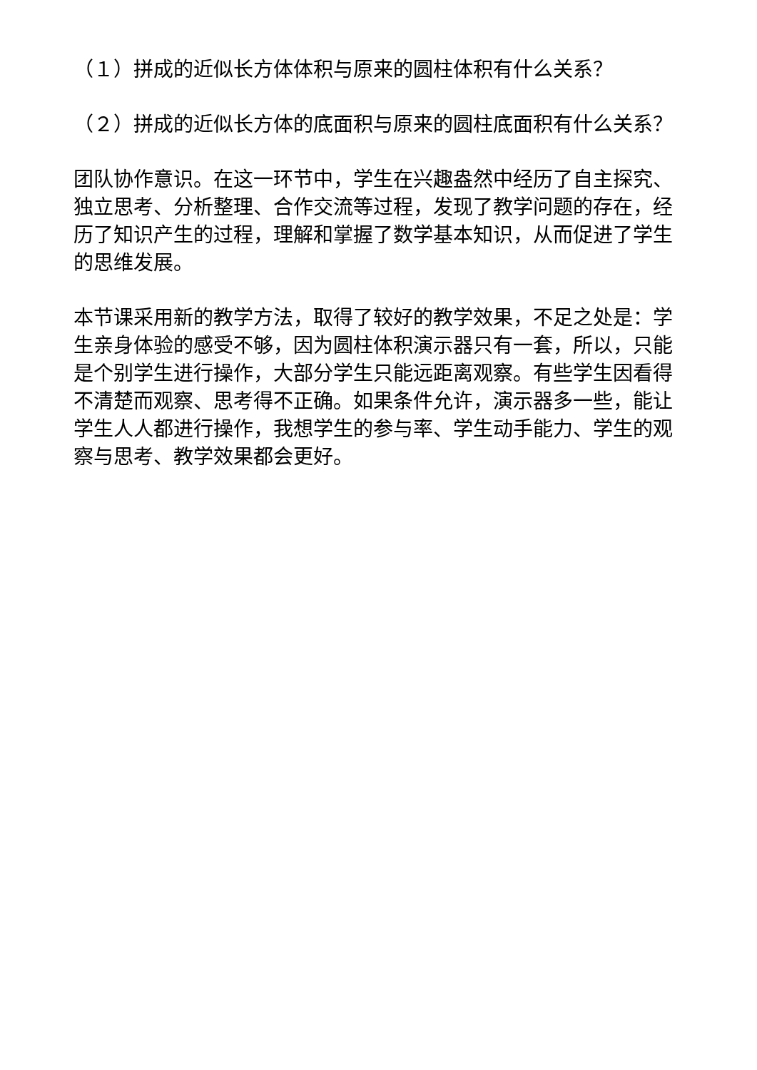（１）拼成的近似长方体体积与原来的圆柱体积有什么关系？
（２）拼成的近似长方体的底面积与原来的圆柱底面积有什么关系？
团队协作意识。在这一环节中，学生在兴趣盎然中经历了自主探究、独立思考、分析整理、合作交流等过程，发现了教学问题的存在，经历了知识产生的过程，理解和掌握了数学基本知识，从而促进了学生的思维发展。
本节课采用新的教学方法，取得了较好的教学效果，不足之处是：学生亲身体验的感受不够，因为圆柱体积演示器只有一套，所以，只能是个别学生进行操作，大部分学生只能远距离观察。有些学生因看得不清楚而观察、思考得不正确。如果条件允许，演示器多一些，能让学生人人都进行操作，我想学生的参与率、学生动手能力、学生的观察与思考、教学效果都会更好。